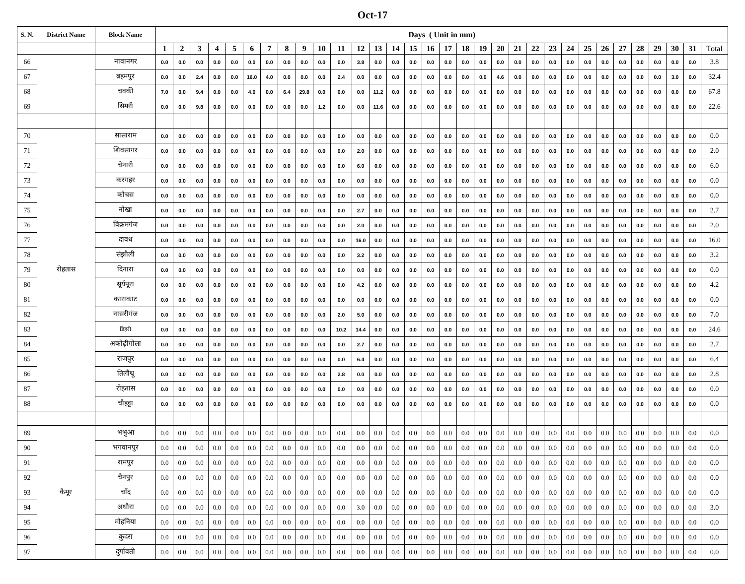Oct-17
| S. N. | District Name | Block Name | Days ( Unit in mm) | | | | | | | | | | | | | | | | | | | | | | | | | | | | | | | |
| --- | --- | --- | --- | --- | --- | --- | --- | --- | --- | --- | --- | --- | --- | --- | --- | --- | --- | --- | --- | --- | --- | --- | --- | --- | --- | --- | --- | --- | --- | --- | --- | --- | --- | --- |
| | | | 1 | 2 | 3 | 4 | 5 | 6 | 7 | 8 | 9 | 10 | 11 | 12 | 13 | 14 | 15 | 16 | 17 | 18 | 19 | 20 | 21 | 22 | 23 | 24 | 25 | 26 | 27 | 28 | 29 | 30 | 31 | Total |
| 66 | | नावानगर | 0.0 | 0.0 | 0.0 | 0.0 | 0.0 | 0.0 | 0.0 | 0.0 | 0.0 | 0.0 | 0.0 | 3.8 | 0.0 | 0.0 | 0.0 | 0.0 | 0.0 | 0.0 | 0.0 | 0.0 | 0.0 | 0.0 | 0.0 | 0.0 | 0.0 | 0.0 | 0.0 | 0.0 | 0.0 | 0.0 | 0.0 | 3.8 |
| 67 | | ब्रहमपुर | 0.0 | 0.0 | 2.4 | 0.0 | 0.0 | 16.0 | 4.0 | 0.0 | 0.0 | 0.0 | 2.4 | 0.0 | 0.0 | 0.0 | 0.0 | 0.0 | 0.0 | 0.0 | 0.0 | 4.6 | 0.0 | 0.0 | 0.0 | 0.0 | 0.0 | 0.0 | 0.0 | 0.0 | 0.0 | 3.0 | 0.0 | 32.4 |
| 68 | | चक्की | 7.0 | 0.0 | 9.4 | 0.0 | 0.0 | 4.0 | 0.0 | 6.4 | 29.8 | 0.0 | 0.0 | 0.0 | 11.2 | 0.0 | 0.0 | 0.0 | 0.0 | 0.0 | 0.0 | 0.0 | 0.0 | 0.0 | 0.0 | 0.0 | 0.0 | 0.0 | 0.0 | 0.0 | 0.0 | 0.0 | 0.0 | 67.8 |
| 69 | | सिमरी | 0.0 | 0.0 | 9.8 | 0.0 | 0.0 | 0.0 | 0.0 | 0.0 | 0.0 | 1.2 | 0.0 | 0.0 | 11.6 | 0.0 | 0.0 | 0.0 | 0.0 | 0.0 | 0.0 | 0.0 | 0.0 | 0.0 | 0.0 | 0.0 | 0.0 | 0.0 | 0.0 | 0.0 | 0.0 | 0.0 | 0.0 | 22.6 |
| 70 | रोहतास | सासाराम | 0.0 | 0.0 | 0.0 | 0.0 | 0.0 | 0.0 | 0.0 | 0.0 | 0.0 | 0.0 | 0.0 | 0.0 | 0.0 | 0.0 | 0.0 | 0.0 | 0.0 | 0.0 | 0.0 | 0.0 | 0.0 | 0.0 | 0.0 | 0.0 | 0.0 | 0.0 | 0.0 | 0.0 | 0.0 | 0.0 | 0.0 | 0.0 |
| 71 | | शिवसागर | 0.0 | 0.0 | 0.0 | 0.0 | 0.0 | 0.0 | 0.0 | 0.0 | 0.0 | 0.0 | 0.0 | 2.0 | 0.0 | 0.0 | 0.0 | 0.0 | 0.0 | 0.0 | 0.0 | 0.0 | 0.0 | 0.0 | 0.0 | 0.0 | 0.0 | 0.0 | 0.0 | 0.0 | 0.0 | 0.0 | 0.0 | 2.0 |
| 72 | | चेनारी | 0.0 | 0.0 | 0.0 | 0.0 | 0.0 | 0.0 | 0.0 | 0.0 | 0.0 | 0.0 | 0.0 | 6.0 | 0.0 | 0.0 | 0.0 | 0.0 | 0.0 | 0.0 | 0.0 | 0.0 | 0.0 | 0.0 | 0.0 | 0.0 | 0.0 | 0.0 | 0.0 | 0.0 | 0.0 | 0.0 | 0.0 | 6.0 |
| 73 | | करगहर | 0.0 | 0.0 | 0.0 | 0.0 | 0.0 | 0.0 | 0.0 | 0.0 | 0.0 | 0.0 | 0.0 | 0.0 | 0.0 | 0.0 | 0.0 | 0.0 | 0.0 | 0.0 | 0.0 | 0.0 | 0.0 | 0.0 | 0.0 | 0.0 | 0.0 | 0.0 | 0.0 | 0.0 | 0.0 | 0.0 | 0.0 | 0.0 |
| 74 | | कोचस | 0.0 | 0.0 | 0.0 | 0.0 | 0.0 | 0.0 | 0.0 | 0.0 | 0.0 | 0.0 | 0.0 | 0.0 | 0.0 | 0.0 | 0.0 | 0.0 | 0.0 | 0.0 | 0.0 | 0.0 | 0.0 | 0.0 | 0.0 | 0.0 | 0.0 | 0.0 | 0.0 | 0.0 | 0.0 | 0.0 | 0.0 | 0.0 |
| 75 | | नोखा | 0.0 | 0.0 | 0.0 | 0.0 | 0.0 | 0.0 | 0.0 | 0.0 | 0.0 | 0.0 | 0.0 | 2.7 | 0.0 | 0.0 | 0.0 | 0.0 | 0.0 | 0.0 | 0.0 | 0.0 | 0.0 | 0.0 | 0.0 | 0.0 | 0.0 | 0.0 | 0.0 | 0.0 | 0.0 | 0.0 | 0.0 | 2.7 |
| 76 | | विक्रमगंज | 0.0 | 0.0 | 0.0 | 0.0 | 0.0 | 0.0 | 0.0 | 0.0 | 0.0 | 0.0 | 0.0 | 2.0 | 0.0 | 0.0 | 0.0 | 0.0 | 0.0 | 0.0 | 0.0 | 0.0 | 0.0 | 0.0 | 0.0 | 0.0 | 0.0 | 0.0 | 0.0 | 0.0 | 0.0 | 0.0 | 0.0 | 2.0 |
| 77 | | दावध | 0.0 | 0.0 | 0.0 | 0.0 | 0.0 | 0.0 | 0.0 | 0.0 | 0.0 | 0.0 | 0.0 | 16.0 | 0.0 | 0.0 | 0.0 | 0.0 | 0.0 | 0.0 | 0.0 | 0.0 | 0.0 | 0.0 | 0.0 | 0.0 | 0.0 | 0.0 | 0.0 | 0.0 | 0.0 | 0.0 | 0.0 | 16.0 |
| 78 | | संझौली | 0.0 | 0.0 | 0.0 | 0.0 | 0.0 | 0.0 | 0.0 | 0.0 | 0.0 | 0.0 | 0.0 | 3.2 | 0.0 | 0.0 | 0.0 | 0.0 | 0.0 | 0.0 | 0.0 | 0.0 | 0.0 | 0.0 | 0.0 | 0.0 | 0.0 | 0.0 | 0.0 | 0.0 | 0.0 | 0.0 | 0.0 | 3.2 |
| 79 | | दिनारा | 0.0 | 0.0 | 0.0 | 0.0 | 0.0 | 0.0 | 0.0 | 0.0 | 0.0 | 0.0 | 0.0 | 0.0 | 0.0 | 0.0 | 0.0 | 0.0 | 0.0 | 0.0 | 0.0 | 0.0 | 0.0 | 0.0 | 0.0 | 0.0 | 0.0 | 0.0 | 0.0 | 0.0 | 0.0 | 0.0 | 0.0 | 0.0 |
| 80 | | सूर्यपूरा | 0.0 | 0.0 | 0.0 | 0.0 | 0.0 | 0.0 | 0.0 | 0.0 | 0.0 | 0.0 | 0.0 | 4.2 | 0.0 | 0.0 | 0.0 | 0.0 | 0.0 | 0.0 | 0.0 | 0.0 | 0.0 | 0.0 | 0.0 | 0.0 | 0.0 | 0.0 | 0.0 | 0.0 | 0.0 | 0.0 | 0.0 | 4.2 |
| 81 | | काराकाट | 0.0 | 0.0 | 0.0 | 0.0 | 0.0 | 0.0 | 0.0 | 0.0 | 0.0 | 0.0 | 0.0 | 0.0 | 0.0 | 0.0 | 0.0 | 0.0 | 0.0 | 0.0 | 0.0 | 0.0 | 0.0 | 0.0 | 0.0 | 0.0 | 0.0 | 0.0 | 0.0 | 0.0 | 0.0 | 0.0 | 0.0 | 0.0 |
| 82 | | नासरीगंज | 0.0 | 0.0 | 0.0 | 0.0 | 0.0 | 0.0 | 0.0 | 0.0 | 0.0 | 0.0 | 2.0 | 5.0 | 0.0 | 0.0 | 0.0 | 0.0 | 0.0 | 0.0 | 0.0 | 0.0 | 0.0 | 0.0 | 0.0 | 0.0 | 0.0 | 0.0 | 0.0 | 0.0 | 0.0 | 0.0 | 0.0 | 7.0 |
| 83 | | डिहरी | 0.0 | 0.0 | 0.0 | 0.0 | 0.0 | 0.0 | 0.0 | 0.0 | 0.0 | 0.0 | 10.2 | 14.4 | 0.0 | 0.0 | 0.0 | 0.0 | 0.0 | 0.0 | 0.0 | 0.0 | 0.0 | 0.0 | 0.0 | 0.0 | 0.0 | 0.0 | 0.0 | 0.0 | 0.0 | 0.0 | 0.0 | 24.6 |
| 84 | | अकोढ़ीगोला | 0.0 | 0.0 | 0.0 | 0.0 | 0.0 | 0.0 | 0.0 | 0.0 | 0.0 | 0.0 | 0.0 | 2.7 | 0.0 | 0.0 | 0.0 | 0.0 | 0.0 | 0.0 | 0.0 | 0.0 | 0.0 | 0.0 | 0.0 | 0.0 | 0.0 | 0.0 | 0.0 | 0.0 | 0.0 | 0.0 | 0.0 | 2.7 |
| 85 | | राजपुर | 0.0 | 0.0 | 0.0 | 0.0 | 0.0 | 0.0 | 0.0 | 0.0 | 0.0 | 0.0 | 0.0 | 6.4 | 0.0 | 0.0 | 0.0 | 0.0 | 0.0 | 0.0 | 0.0 | 0.0 | 0.0 | 0.0 | 0.0 | 0.0 | 0.0 | 0.0 | 0.0 | 0.0 | 0.0 | 0.0 | 0.0 | 6.4 |
| 86 | | तिलौथू | 0.0 | 0.0 | 0.0 | 0.0 | 0.0 | 0.0 | 0.0 | 0.0 | 0.0 | 0.0 | 2.8 | 0.0 | 0.0 | 0.0 | 0.0 | 0.0 | 0.0 | 0.0 | 0.0 | 0.0 | 0.0 | 0.0 | 0.0 | 0.0 | 0.0 | 0.0 | 0.0 | 0.0 | 0.0 | 0.0 | 0.0 | 2.8 |
| 87 | | रोहतास | 0.0 | 0.0 | 0.0 | 0.0 | 0.0 | 0.0 | 0.0 | 0.0 | 0.0 | 0.0 | 0.0 | 0.0 | 0.0 | 0.0 | 0.0 | 0.0 | 0.0 | 0.0 | 0.0 | 0.0 | 0.0 | 0.0 | 0.0 | 0.0 | 0.0 | 0.0 | 0.0 | 0.0 | 0.0 | 0.0 | 0.0 | 0.0 |
| 88 | | चौहट्टा | 0.0 | 0.0 | 0.0 | 0.0 | 0.0 | 0.0 | 0.0 | 0.0 | 0.0 | 0.0 | 0.0 | 0.0 | 0.0 | 0.0 | 0.0 | 0.0 | 0.0 | 0.0 | 0.0 | 0.0 | 0.0 | 0.0 | 0.0 | 0.0 | 0.0 | 0.0 | 0.0 | 0.0 | 0.0 | 0.0 | 0.0 | 0.0 |
| 89 | कैमूर | भभुआ | 0.0 | 0.0 | 0.0 | 0.0 | 0.0 | 0.0 | 0.0 | 0.0 | 0.0 | 0.0 | 0.0 | 0.0 | 0.0 | 0.0 | 0.0 | 0.0 | 0.0 | 0.0 | 0.0 | 0.0 | 0.0 | 0.0 | 0.0 | 0.0 | 0.0 | 0.0 | 0.0 | 0.0 | 0.0 | 0.0 | 0.0 | 0.0 |
| 90 | | भगवानपुर | 0.0 | 0.0 | 0.0 | 0.0 | 0.0 | 0.0 | 0.0 | 0.0 | 0.0 | 0.0 | 0.0 | 0.0 | 0.0 | 0.0 | 0.0 | 0.0 | 0.0 | 0.0 | 0.0 | 0.0 | 0.0 | 0.0 | 0.0 | 0.0 | 0.0 | 0.0 | 0.0 | 0.0 | 0.0 | 0.0 | 0.0 | 0.0 |
| 91 | | रामपुर | 0.0 | 0.0 | 0.0 | 0.0 | 0.0 | 0.0 | 0.0 | 0.0 | 0.0 | 0.0 | 0.0 | 0.0 | 0.0 | 0.0 | 0.0 | 0.0 | 0.0 | 0.0 | 0.0 | 0.0 | 0.0 | 0.0 | 0.0 | 0.0 | 0.0 | 0.0 | 0.0 | 0.0 | 0.0 | 0.0 | 0.0 | 0.0 |
| 92 | | चैनपुर | 0.0 | 0.0 | 0.0 | 0.0 | 0.0 | 0.0 | 0.0 | 0.0 | 0.0 | 0.0 | 0.0 | 0.0 | 0.0 | 0.0 | 0.0 | 0.0 | 0.0 | 0.0 | 0.0 | 0.0 | 0.0 | 0.0 | 0.0 | 0.0 | 0.0 | 0.0 | 0.0 | 0.0 | 0.0 | 0.0 | 0.0 | 0.0 |
| 93 | | चाँद | 0.0 | 0.0 | 0.0 | 0.0 | 0.0 | 0.0 | 0.0 | 0.0 | 0.0 | 0.0 | 0.0 | 0.0 | 0.0 | 0.0 | 0.0 | 0.0 | 0.0 | 0.0 | 0.0 | 0.0 | 0.0 | 0.0 | 0.0 | 0.0 | 0.0 | 0.0 | 0.0 | 0.0 | 0.0 | 0.0 | 0.0 | 0.0 |
| 94 | | अधौरा | 0.0 | 0.0 | 0.0 | 0.0 | 0.0 | 0.0 | 0.0 | 0.0 | 0.0 | 0.0 | 0.0 | 3.0 | 0.0 | 0.0 | 0.0 | 0.0 | 0.0 | 0.0 | 0.0 | 0.0 | 0.0 | 0.0 | 0.0 | 0.0 | 0.0 | 0.0 | 0.0 | 0.0 | 0.0 | 0.0 | 0.0 | 3.0 |
| 95 | | मोहनिया | 0.0 | 0.0 | 0.0 | 0.0 | 0.0 | 0.0 | 0.0 | 0.0 | 0.0 | 0.0 | 0.0 | 0.0 | 0.0 | 0.0 | 0.0 | 0.0 | 0.0 | 0.0 | 0.0 | 0.0 | 0.0 | 0.0 | 0.0 | 0.0 | 0.0 | 0.0 | 0.0 | 0.0 | 0.0 | 0.0 | 0.0 | 0.0 |
| 96 | | कुदरा | 0.0 | 0.0 | 0.0 | 0.0 | 0.0 | 0.0 | 0.0 | 0.0 | 0.0 | 0.0 | 0.0 | 0.0 | 0.0 | 0.0 | 0.0 | 0.0 | 0.0 | 0.0 | 0.0 | 0.0 | 0.0 | 0.0 | 0.0 | 0.0 | 0.0 | 0.0 | 0.0 | 0.0 | 0.0 | 0.0 | 0.0 | 0.0 |
| 97 | | दुर्गावती | 0.0 | 0.0 | 0.0 | 0.0 | 0.0 | 0.0 | 0.0 | 0.0 | 0.0 | 0.0 | 0.0 | 0.0 | 0.0 | 0.0 | 0.0 | 0.0 | 0.0 | 0.0 | 0.0 | 0.0 | 0.0 | 0.0 | 0.0 | 0.0 | 0.0 | 0.0 | 0.0 | 0.0 | 0.0 | 0.0 | 0.0 | 0.0 |